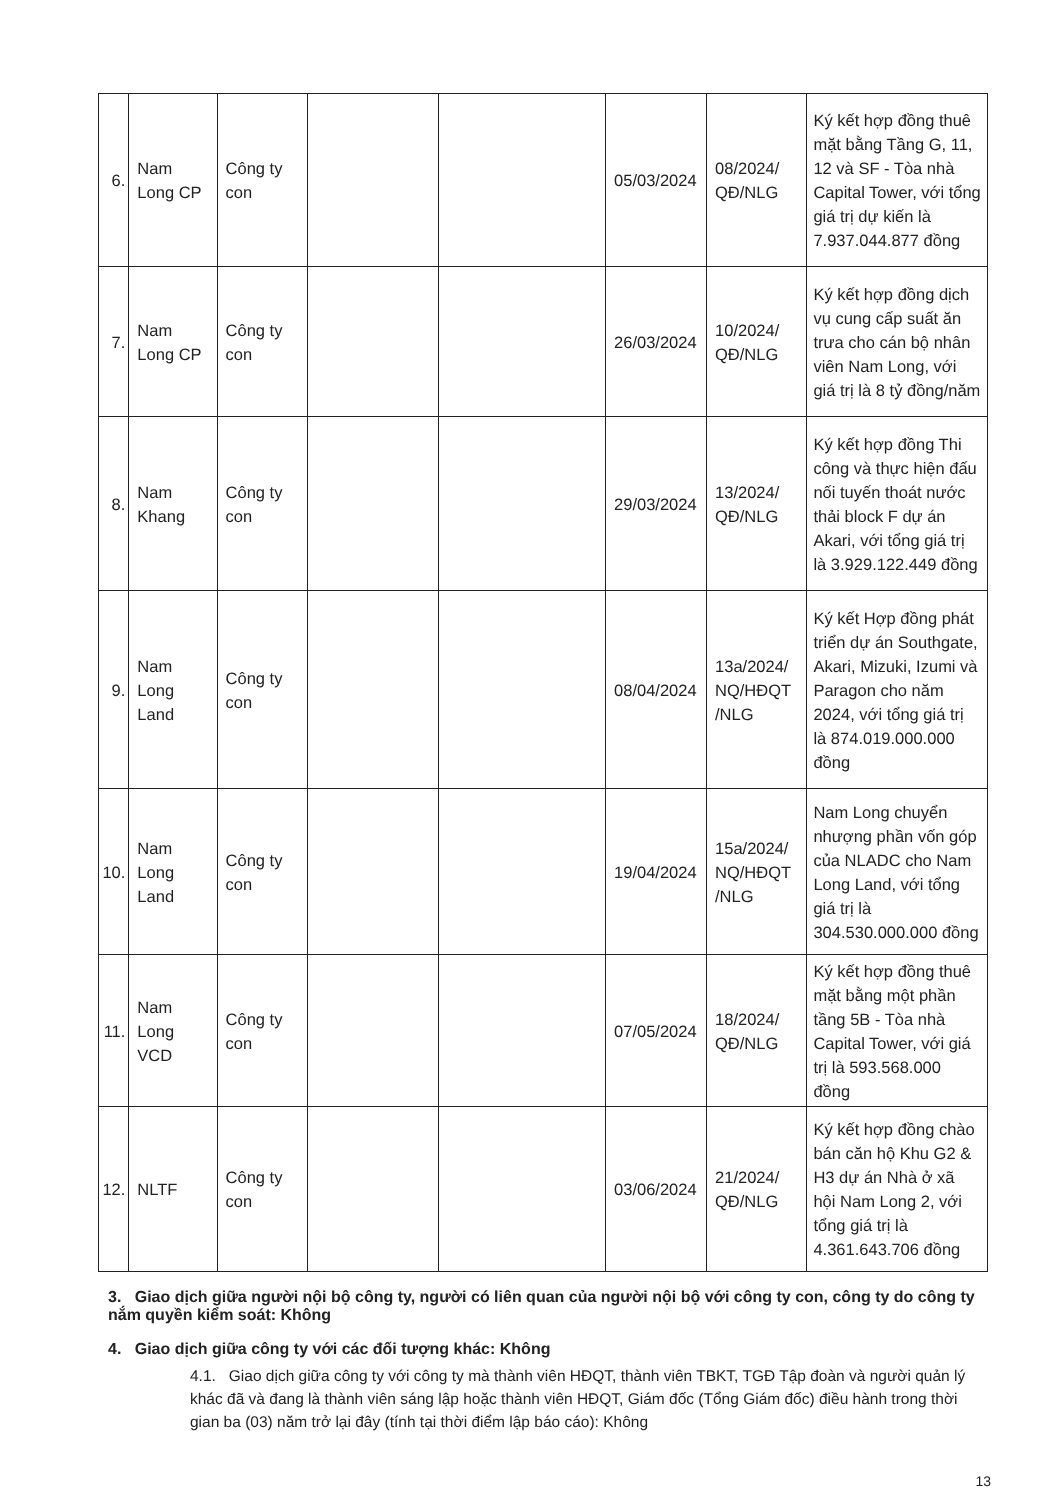| 6. | Nam Long CP | Công ty con | | | 05/03/2024 | 08/2024/ QĐ/NLG | Ký kết hợp đồng thuê mặt bằng Tầng G, 11, 12 và SF - Tòa nhà Capital Tower, với tổng giá trị dự kiến là 7.937.044.877 đồng |
| 7. | Nam Long CP | Công ty con | | | 26/03/2024 | 10/2024/ QĐ/NLG | Ký kết hợp đồng dịch vụ cung cấp suất ăn trưa cho cán bộ nhân viên Nam Long, với giá trị là 8 tỷ đồng/năm |
| 8. | Nam Khang | Công ty con | | | 29/03/2024 | 13/2024/ QĐ/NLG | Ký kết hợp đồng Thi công và thực hiện đấu nối tuyến thoát nước thải block F dự án Akari, với tổng giá trị là 3.929.122.449 đồng |
| 9. | Nam Long Land | Công ty con | | | 08/04/2024 | 13a/2024/ NQ/HĐQT /NLG | Ký kết Hợp đồng phát triển dự án Southgate, Akari, Mizuki, Izumi và Paragon cho năm 2024, với tổng giá trị là 874.019.000.000 đồng |
| 10. | Nam Long Land | Công ty con | | | 19/04/2024 | 15a/2024/ NQ/HĐQT /NLG | Nam Long chuyển nhượng phần vốn góp của NLADC cho Nam Long Land, với tổng giá trị là 304.530.000.000 đồng |
| 11. | Nam Long VCD | Công ty con | | | 07/05/2024 | 18/2024/ QĐ/NLG | Ký kết hợp đồng thuê mặt bằng một phần tầng 5B - Tòa nhà Capital Tower, với giá trị là 593.568.000 đồng |
| 12. | NLTF | Công ty con | | | 03/06/2024 | 21/2024/ QĐ/NLG | Ký kết hợp đồng chào bán căn hộ Khu G2 & H3 dự án Nhà ở xã hội Nam Long 2, với tổng giá trị là 4.361.643.706 đồng |
3. Giao dịch giữa người nội bộ công ty, người có liên quan của người nội bộ với công ty con, công ty do công ty nắm quyền kiểm soát: Không
4. Giao dịch giữa công ty với các đối tượng khác: Không
4.1. Giao dịch giữa công ty với công ty mà thành viên HĐQT, thành viên TBKT, TGĐ Tập đoàn và người quản lý khác đã và đang là thành viên sáng lập hoặc thành viên HĐQT, Giám đốc (Tổng Giám đốc) điều hành trong thời gian ba (03) năm trở lại đây (tính tại thời điểm lập báo cáo): Không
13